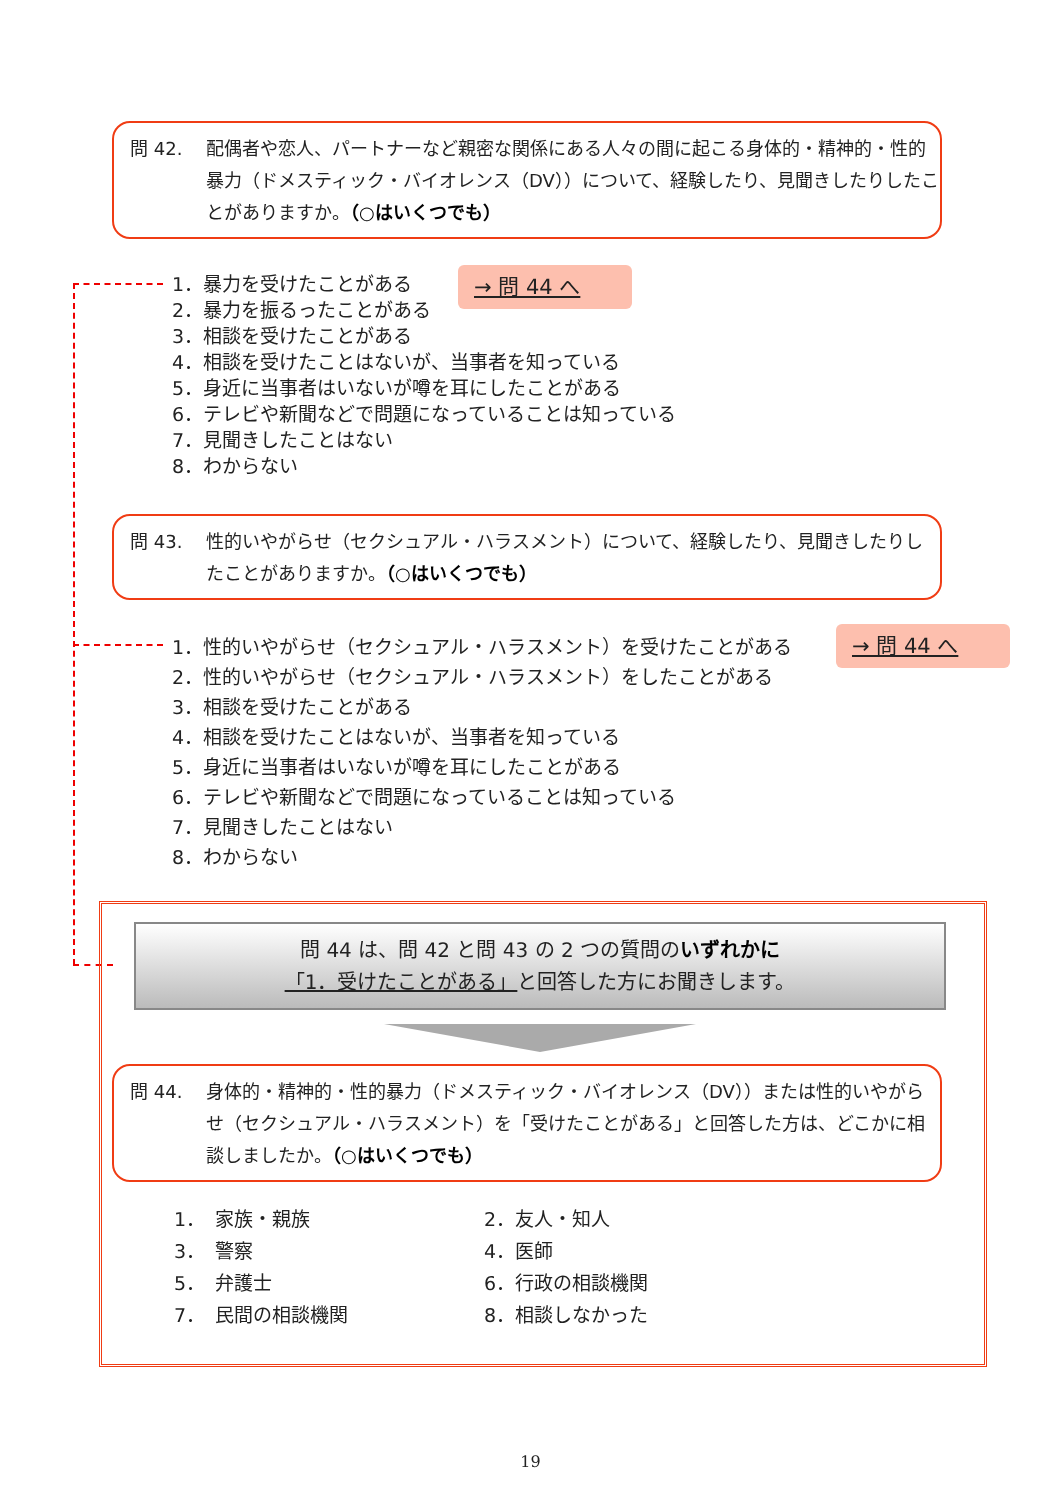問 42. 配偶者や恋人、パートナーなど親密な関係にある人々の間に起こる身体的・精神的・性的暴力（ドメスティック・バイオレンス（DV））について、経験したり、見聞きしたりしたことがありますか。（○はいくつでも）
1．暴力を受けたことがある
2．暴力を振るったことがある
3．相談を受けたことがある
4．相談を受けたことはないが、当事者を知っている
5．身近に当事者はいないが噂を耳にしたことがある
6．テレビや新聞などで問題になっていることは知っている
7．見聞きしたことはない
8．わからない
→ 問 44 へ
問 43. 性的いやがらせ（セクシュアル・ハラスメント）について、経験したり、見聞きしたりしたことがありますか。（○はいくつでも）
1．性的いやがらせ（セクシュアル・ハラスメント）を受けたことがある
2．性的いやがらせ（セクシュアル・ハラスメント）をしたことがある
3．相談を受けたことがある
4．相談を受けたことはないが、当事者を知っている
5．身近に当事者はいないが噂を耳にしたことがある
6．テレビや新聞などで問題になっていることは知っている
7．見聞きしたことはない
8．わからない
→ 問 44 へ
問 44 は、問 42 と問 43 の 2 つの質問のいずれかに
「1．受けたことがある」と回答した方にお聞きします。
問 44. 身体的・精神的・性的暴力（ドメスティック・バイオレンス（DV））または性的いやがらせ（セクシュアル・ハラスメント）を「受けたことがある」と回答した方は、どこかに相談しましたか。（○はいくつでも）
1．　家族・親族
2．友人・知人
3．　警察
4．医師
5．　弁護士
6．行政の相談機関
7．　民間の相談機関
8．相談しなかった
19